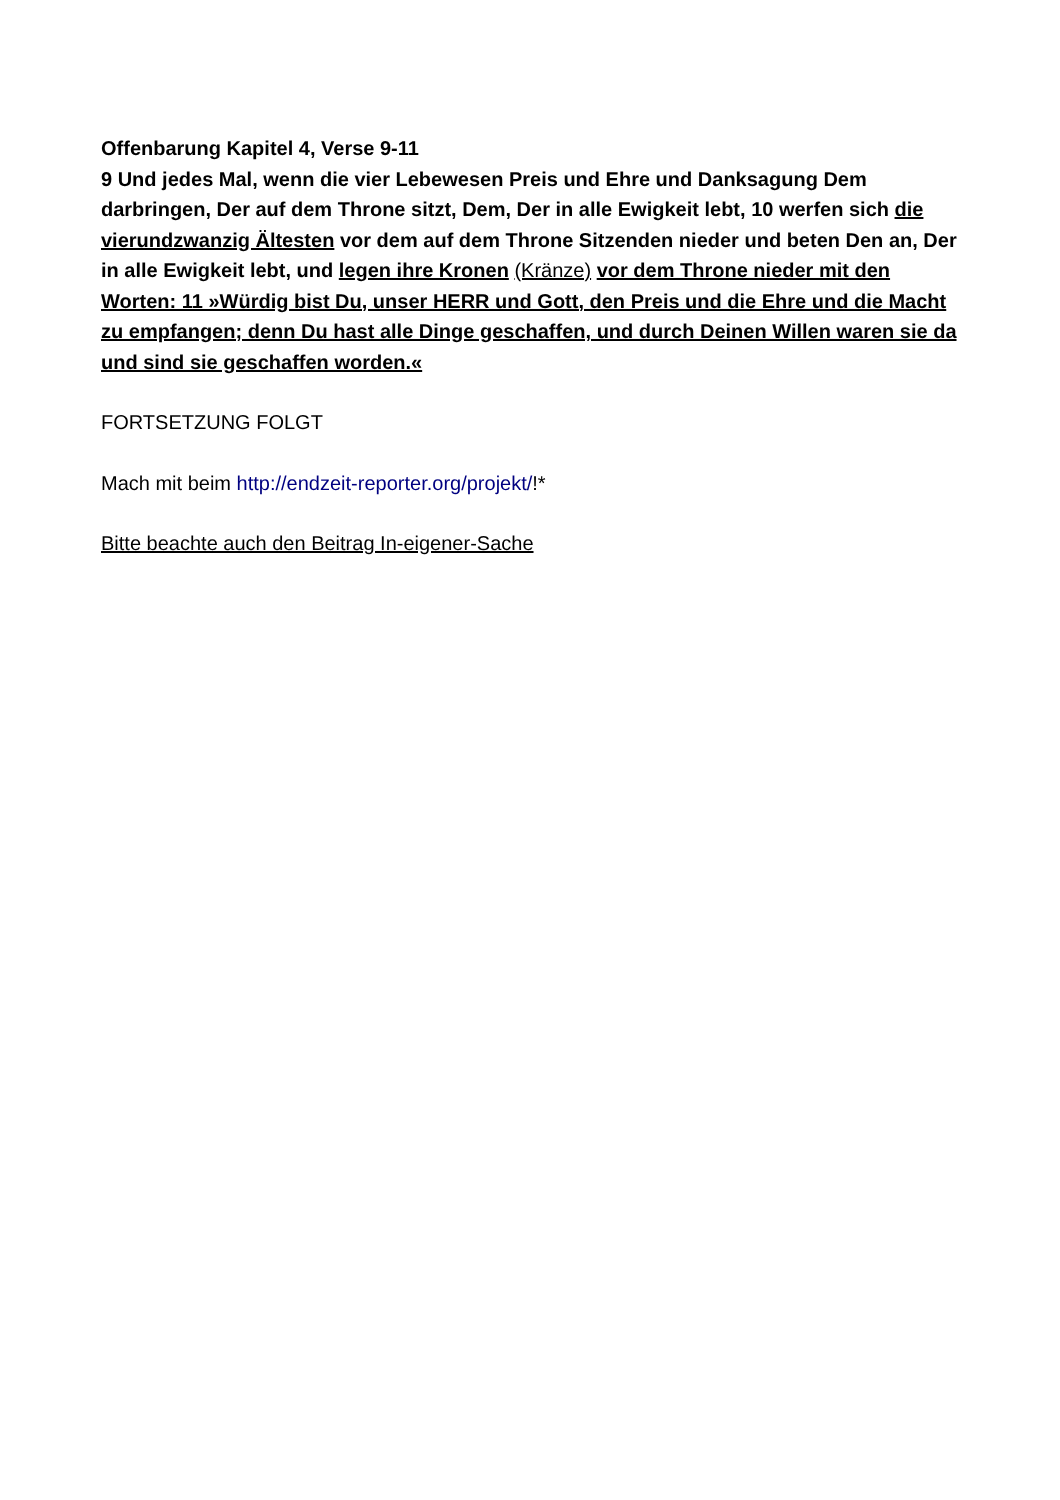Offenbarung Kapitel 4, Verse 9-11
9 Und jedes Mal, wenn die vier Lebewesen Preis und Ehre und Danksagung Dem darbringen, Der auf dem Throne sitzt, Dem, Der in alle Ewigkeit lebt, 10 werfen sich die vierundzwanzig Ältesten vor dem auf dem Throne Sitzenden nieder und beten Den an, Der in alle Ewigkeit lebt, und legen ihre Kronen (Kränze) vor dem Throne nieder mit den Worten: 11 »Würdig bist Du, unser HERR und Gott, den Preis und die Ehre und die Macht zu empfangen; denn Du hast alle Dinge geschaffen, und durch Deinen Willen waren sie da und sind sie geschaffen worden.«
FORTSETZUNG FOLGT
Mach mit beim http://endzeit-reporter.org/projekt/!*
Bitte beachte auch den Beitrag In-eigener-Sache